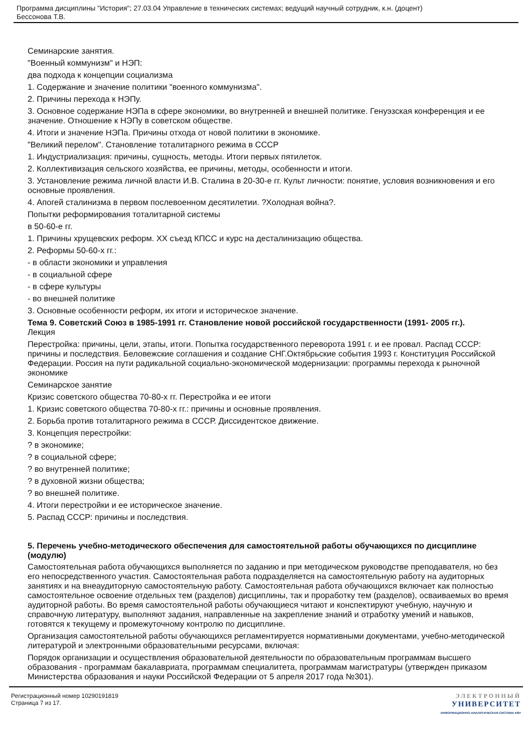Программа дисциплины "История"; 27.03.04 Управление в технических системах; ведущий научный сотрудник, к.н. (доцент)
Бессонова Т.В.
Семинарские занятия.
"Военный коммунизм" и НЭП:
два подхода к концепции социализма
1. Содержание и значение политики "военного коммунизма".
2. Причины перехода к НЭПу.
3. Основное содержание НЭПа в сфере экономики, во внутренней и внешней политике. Генуэзская конференция и ее значение. Отношение к НЭПу в советском обществе.
4. Итоги и значение НЭПа. Причины отхода от новой политики в экономике.
"Великий перелом". Становление тоталитарного режима в СССР
1. Индустриализация: причины, сущность, методы. Итоги первых пятилеток.
2. Коллективизация сельского хозяйства, ее причины, методы, особенности и итоги.
3. Установление режима личной власти И.В. Сталина в 20-30-е гг. Культ личности: понятие, условия возникновения и его основные проявления.
4. Апогей сталинизма в первом послевоенном десятилетии. ?Холодная война?.
Попытки реформирования тоталитарной системы
в 50-60-е гг.
1. Причины хрущевских реформ. XX съезд КПСС и курс на десталинизацию общества.
2. Реформы 50-60-х гг.:
- в области экономики и управления
- в социальной сфере
- в сфере культуры
- во внешней политике
3. Основные особенности реформ, их итоги и историческое значение.
Тема 9. Советский Союз в 1985-1991 гг. Становление новой российской государственности (1991- 2005 гг.).
Лекция
Перестройка: причины, цели, этапы, итоги. Попытка государственного переворота 1991 г. и ее провал. Распад СССР: причины и последствия. Беловежские соглашения и создание СНГ.Октябрьские события 1993 г. Конституция Российской Федерации. Россия на пути радикальной социально-экономической модернизации: программы перехода к рыночной экономике
Семинарское занятие
Кризис советского общества 70-80-х гг. Перестройка и ее итоги
1. Кризис советского общества 70-80-х гг.: причины и основные проявления.
2. Борьба против тоталитарного режима в СССР. Диссидентское движение.
3. Концепция перестройки:
? в экономике;
? в социальной сфере;
? во внутренней политике;
? в духовной жизни общества;
? во внешней политике.
4. Итоги перестройки и ее историческое значение.
5. Распад СССР: причины и последствия.
5. Перечень учебно-методического обеспечения для самостоятельной работы обучающихся по дисциплине (модулю)
Самостоятельная работа обучающихся выполняется по заданию и при методическом руководстве преподавателя, но без его непосредственного участия. Самостоятельная работа подразделяется на самостоятельную работу на аудиторных занятиях и на внеаудиторную самостоятельную работу. Самостоятельная работа обучающихся включает как полностью самостоятельное освоение отдельных тем (разделов) дисциплины, так и проработку тем (разделов), осваиваемых во время аудиторной работы. Во время самостоятельной работы обучающиеся читают и конспектируют учебную, научную и справочную литературу, выполняют задания, направленные на закрепление знаний и отработку умений и навыков, готовятся к текущему и промежуточному контролю по дисциплине.
Организация самостоятельной работы обучающихся регламентируется нормативными документами, учебно-методической литературой и электронными образовательными ресурсами, включая:
Порядок организации и осуществления образовательной деятельности по образовательным программам высшего образования - программам бакалавриата, программам специалитета, программам магистратуры (утвержден приказом Министерства образования и науки Российской Федерации от 5 апреля 2017 года №301).
Регистрационный номер 10290191819
Страница 7 из 17.
ЭЛЕКТРОННЫЙ
УНИВЕРСИТЕТ
ИНФОРМАЦИОННО-АНАЛИТИЧЕСКАЯ СИСТЕМА КФУ